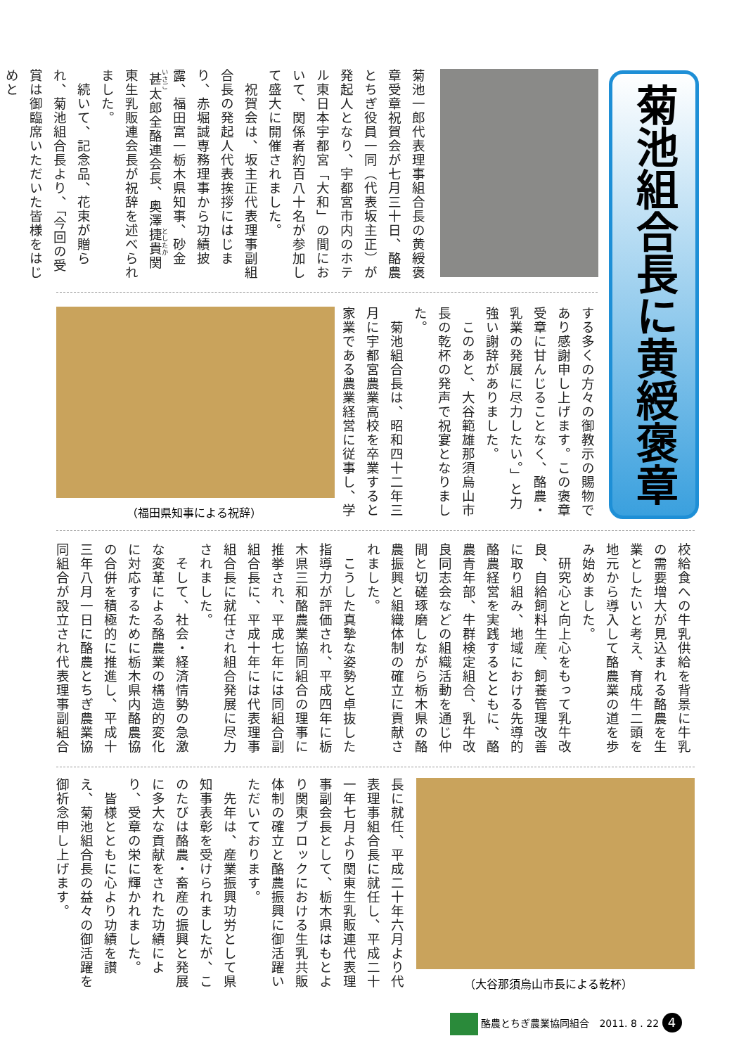菊池組合長に黄綬褒章
菊池一郎代表理事組合長の黄綬褒章受章祝賀会が七月三十日、酪農とちぎ役員一同（代表坂主正）が発起人となり、宇都宮市内のホテル東日本宇都宮「大和」の間において、関係者約百八十名が参加して盛大に開催されました。
　祝賀会は、坂主正代表理事副組合長の発起人代表挨拶にはじまり、赤堀誠専務理事から功績披露、福田富一栃木県知事、砂金甚太郎全酪連会長、奥澤捷貴関東生乳販連会長が祝辞を述べられました。
　続いて、記念品、花束が贈られ、菊池組合長より、「今回の受賞は御臨席いただいた皆様をはじめと
（福田県知事による祝辞）
する多くの方々の御教示の賜物であり感謝申し上げます。この褒章受章に甘んじることなく、酪農・乳業の発展に尽力したい。」と力強い謝辞がありました。
　このあと、大谷範雄那須烏山市長の乾杯の発声で祝宴となりました。
　菊池組合長は、昭和四十二年三月に宇都宮農業高校を卒業すると家業である農業経営に従事し、学
校給食への牛乳供給を背景に牛乳の需要増大が見込まれる酪農を生業としたいと考え、育成牛二頭を地元から導入して酪農業の道を歩み始めました。
　研究心と向上心をもって乳牛改良、自給飼料生産、飼養管理改善に取り組み、地域における先導的酪農経営を実践するとともに、酪農青年部、牛群検定組合、乳牛改良同志会などの組織活動を通じ仲間と切磋琢磨しながら栃木県の酪農振興と組織体制の確立に貢献されました。
　こうした真摯な姿勢と卓抜した指導力が評価され、平成四年に栃木県三和酪農業協同組合の理事に推挙され、平成七年には同組合副組合長に、平成十年には代表理事組合長に就任され組合発展に尽力されました。
　そして、社会・経済情勢の急激な変革による酪農業の構造的変化に対応するために栃木県内酪農協の合併を積極的に推進し、平成十三年八月一日に酪農とちぎ農業協同組合が設立され代表理事副組合
長に就任、平成二十年六月より代表理事組合長に就任し、平成二十一年七月より関東生乳販連代表理事副会長として、栃木県はもとより関東ブロックにおける生乳共販体制の確立と酪農振興に御活躍いただいております。
　先年は、産業振興功労として県知事表彰を受けられましたが、このたびは酪農・畜産の振興と発展に多大な貢献をされた功績により、受章の栄に輝かれました。
　皆様とともに心より功績を讃え、菊池組合長の益々の御活躍を御祈念申し上げます。
（大谷那須烏山市長による乾杯）
酪農とちぎ農業協同組合　2011. 8 . 22 4